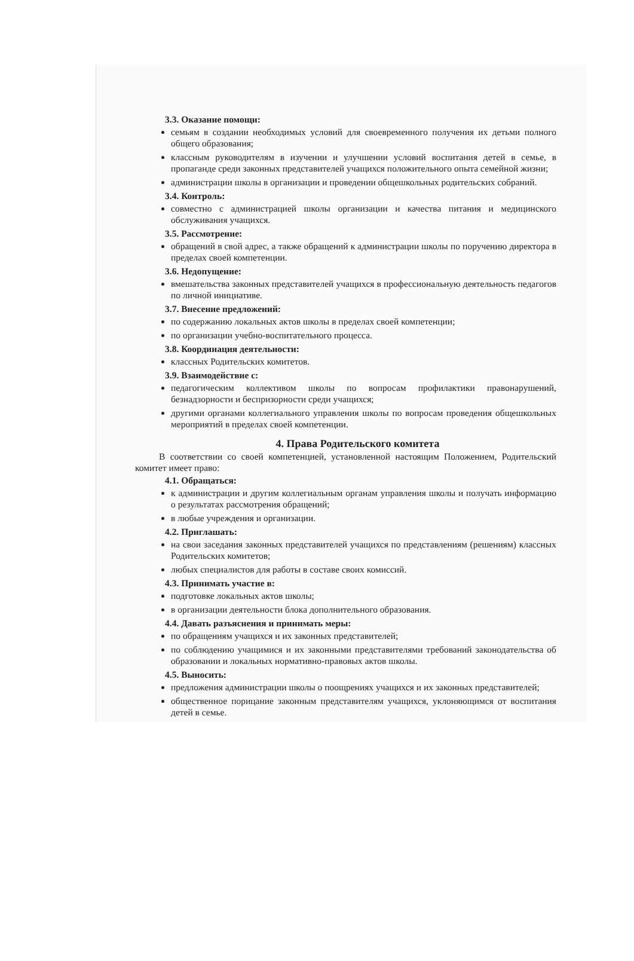3.3. Оказание помощи:
семьям в создании необходимых условий для своевременного получения их детьми полного общего образования;
классным руководителям в изучении и улучшении условий воспитания детей в семье, в пропаганде среди законных представителей учащихся положительного опыта семейной жизни;
администрации школы в организации и проведении общешкольных родительских собраний.
3.4. Контроль:
совместно с администрацией школы организации и качества питания и медицинского обслуживания учащихся.
3.5. Рассмотрение:
обращений в свой адрес, а также обращений к администрации школы по поручению директора в пределах своей компетенции.
3.6. Недопущение:
вмешательства законных представителей учащихся в профессиональную деятельность педагогов по личной инициативе.
3.7. Внесение предложений:
по содержанию локальных актов школы в пределах своей компетенции;
по организации учебно-воспитательного процесса.
3.8. Координация деятельности:
классных Родительских комитетов.
3.9. Взаимодействие с:
педагогическим коллективом школы по вопросам профилактики правонарушений, безнадзорности и беспризорности среди учащихся;
другими органами коллегиального управления школы по вопросам проведения общешкольных мероприятий в пределах своей компетенции.
4. Права Родительского комитета
В соответствии со своей компетенцией, установленной настоящим Положением, Родительский комитет имеет право:
4.1. Обращаться:
к администрации и другим коллегиальным органам управления школы и получать информацию о результатах рассмотрения обращений;
в любые учреждения и организации.
4.2. Приглашать:
на свои заседания законных представителей учащихся по представлениям (решениям) классных Родительских комитетов;
любых специалистов для работы в составе своих комиссий.
4.3. Принимать участие в:
подготовке локальных актов школы;
в организации деятельности блока дополнительного образования.
4.4. Давать разъяснения и принимать меры:
по обращениям учащихся и их законных представителей;
по соблюдению учащимися и их законными представителями требований законодательства об образовании и локальных нормативно-правовых актов школы.
4.5. Выносить:
предложения администрации школы о поощрениях учащихся и их законных представителей;
общественное порицание законным представителям учащихся, уклоняющимся от воспитания детей в семье.